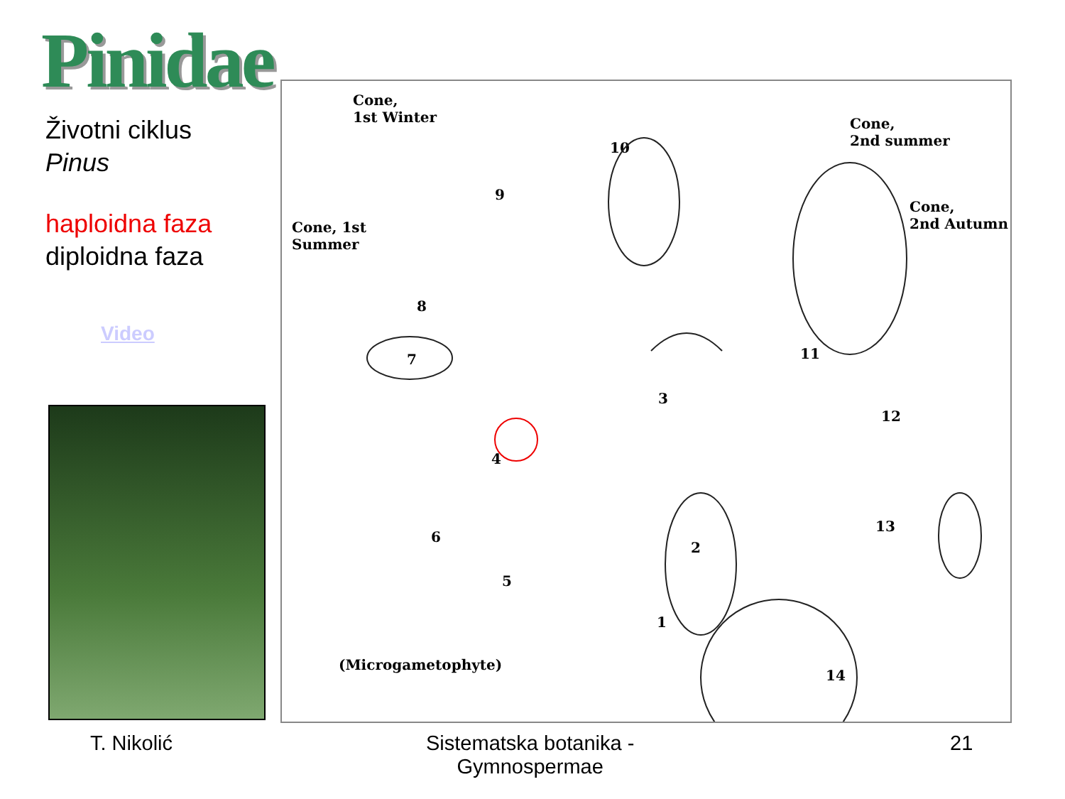Pinidae
Životni ciklus
Pinus
haploidna faza
diploidna faza
Video
Cone,
1st Winter
Cone, 1st
Summer
Cone,
2nd summer
Cone,
2nd Autumn
9
8
7
6
5
4
3
2
1
10
11
12
13
14
(Microgametophyte)
T. Nikolić
Sistematska botanika -
Gymnospermae
21